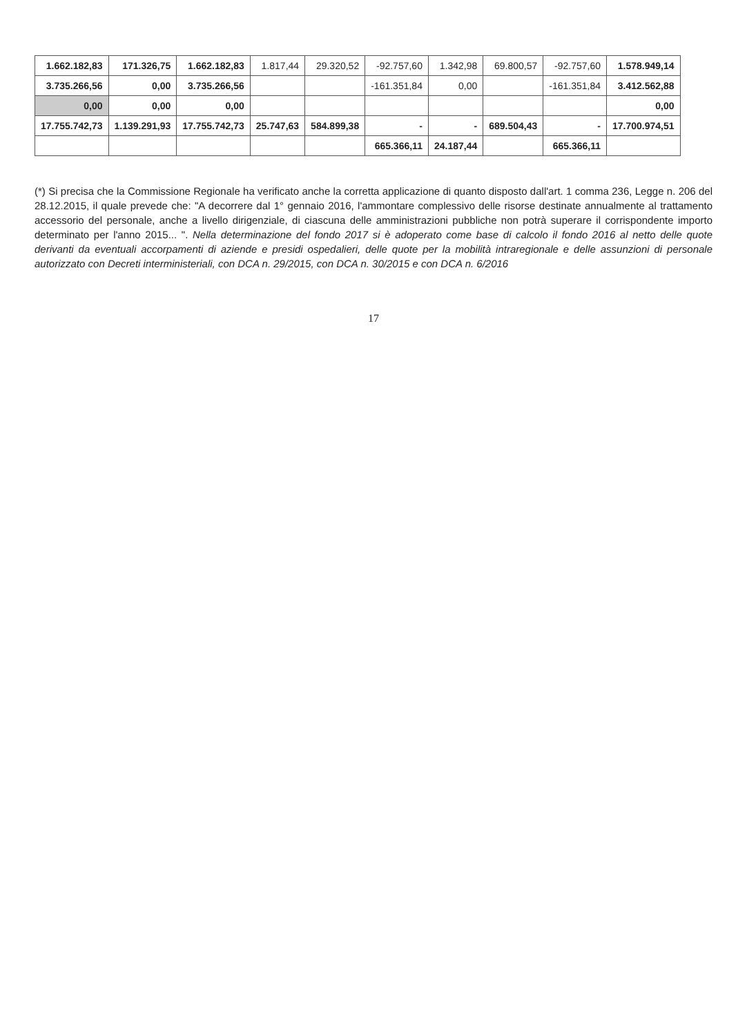| 1.662.182,83 | 171.326,75 | 1.662.182,83 | 1.817,44 | 29.320,52 | -92.757,60 | 1.342,98 | 69.800,57 | -92.757,60 | 1.578.949,14 |
| 3.735.266,56 | 0,00 | 3.735.266,56 | | | -161.351,84 | 0,00 | | -161.351,84 | 3.412.562,88 |
| 0,00 | 0,00 | 0,00 | | | | | | | 0,00 |
| 17.755.742,73 | 1.139.291,93 | 17.755.742,73 | 25.747,63 | 584.899,38 | - | - | 689.504,43 | - | 17.700.974,51 |
| | | | | | 665.366,11 | 24.187,44 | | 665.366,11 | |
(*) Si precisa che la Commissione Regionale ha verificato anche la corretta applicazione di quanto disposto dall'art. 1 comma 236, Legge n. 206 del 28.12.2015, il quale prevede che: "A decorrere dal 1° gennaio 2016, l'ammontare complessivo delle risorse destinate annualmente al trattamento accessorio del personale, anche a livello dirigenziale, di ciascuna delle amministrazioni pubbliche non potrà superare il corrispondente importo determinato per l'anno 2015... ". Nella determinazione del fondo 2017 si è adoperato come base di calcolo il fondo 2016 al netto delle quote derivanti da eventuali accorpamenti di aziende e presidi ospedalieri, delle quote per la mobilità intraregionale e delle assunzioni di personale autorizzato con Decreti interministeriali, con DCA n. 29/2015, con DCA n. 30/2015 e con DCA n. 6/2016
17